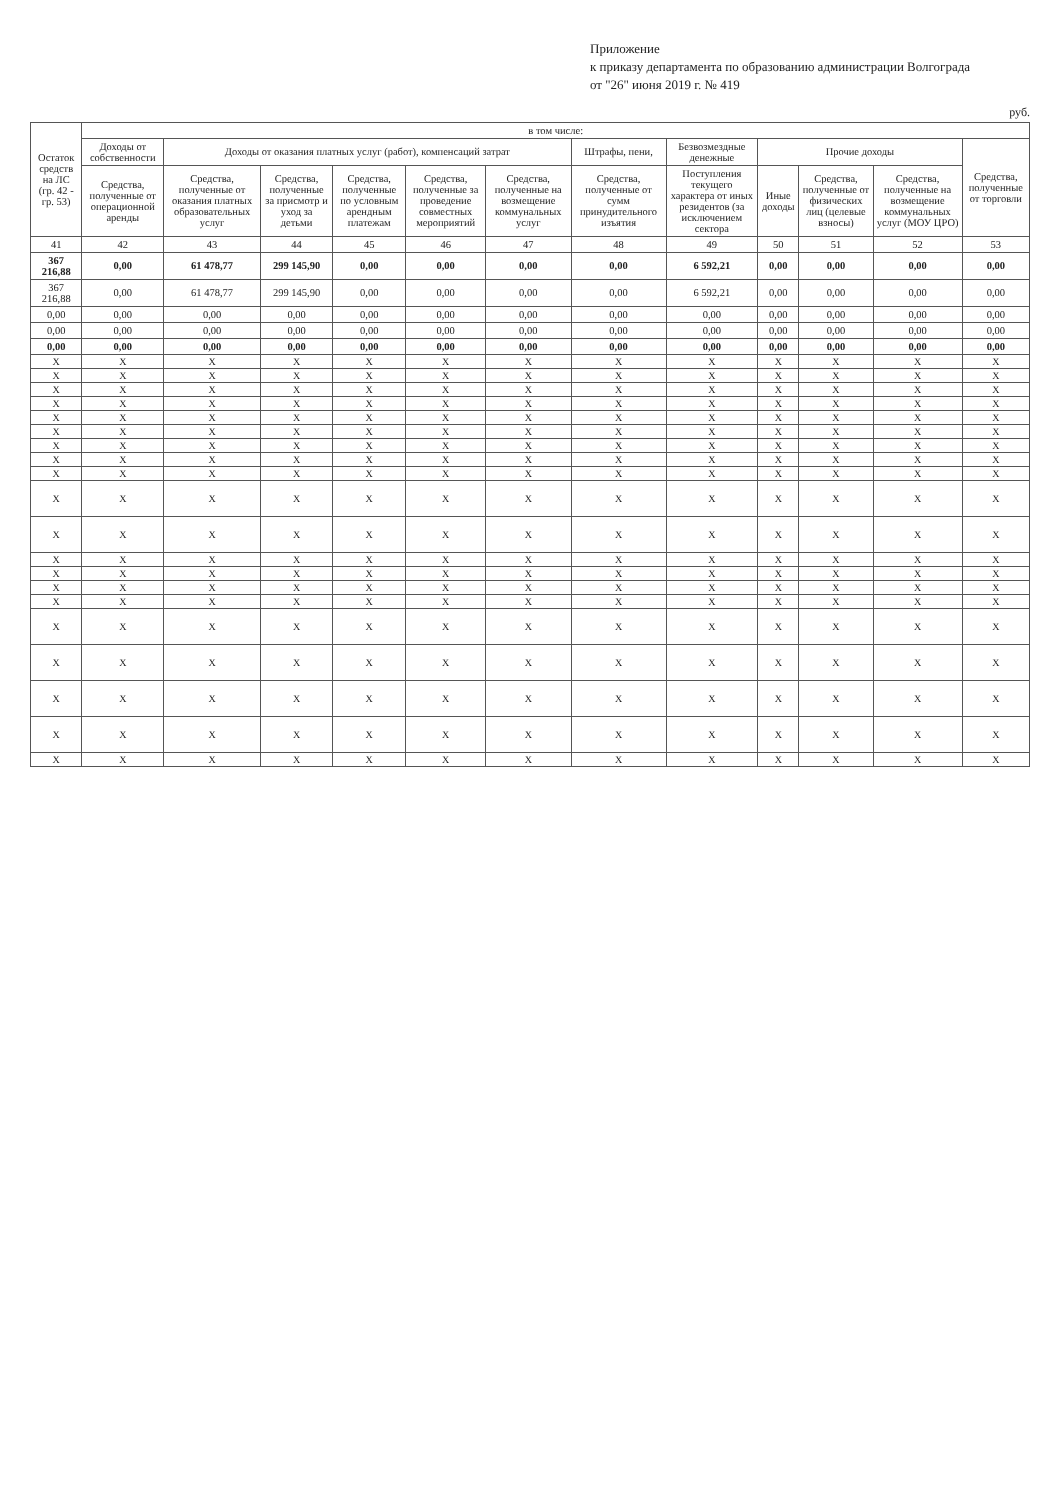Приложение
к приказу департамента по образованию администрации Волгограда
от "26" июня 2019 г. № 419
руб.
| Остаток средств на ЛС (гр. 42 - гр. 53) | в том числе: | | | | | | | | | | | |
| --- | --- | --- | --- | --- | --- | --- | --- | --- | --- | --- | --- | --- |
| | Доходы от собственности | Доходы от оказания платных услуг (работ), компенсаций затрат | | | | | Штрафы, пени, | Безвозмездные денежные | Прочие доходы | | | Средства, полученные от торговли |
| | Средства, полученные от операционной аренды | Средства, полученные от оказания платных образовательных услуг | Средства, полученные за присмотр и уход за детьми | Средства, полученные по условным арендным платежам | Средства, полученные за проведение совместных мероприятий | Средства, полученные на возмещение коммунальных услуг | Средства, полученные от сумм принудительного изъятия | Поступления текущего характера от иных резидентов (за исключением сектора | Иные доходы | Средства, полученные от физических лиц (целевые взносы) | Средства, полученные на возмещение коммунальных услуг (МОУ ЦРО) | |
| 41 | 42 | 43 | 44 | 45 | 46 | 47 | 48 | 49 | 50 | 51 | 52 | 53 |
| 367 216,88 | 0,00 | 61 478,77 | 299 145,90 | 0,00 | 0,00 | 0,00 | 0,00 | 6 592,21 | 0,00 | 0,00 | 0,00 | 0,00 |
| 367 216,88 | 0,00 | 61 478,77 | 299 145,90 | 0,00 | 0,00 | 0,00 | 0,00 | 6 592,21 | 0,00 | 0,00 | 0,00 | 0,00 |
| 0,00 | 0,00 | 0,00 | 0,00 | 0,00 | 0,00 | 0,00 | 0,00 | 0,00 | 0,00 | 0,00 | 0,00 | 0,00 |
| 0,00 | 0,00 | 0,00 | 0,00 | 0,00 | 0,00 | 0,00 | 0,00 | 0,00 | 0,00 | 0,00 | 0,00 | 0,00 |
| 0,00 | 0,00 | 0,00 | 0,00 | 0,00 | 0,00 | 0,00 | 0,00 | 0,00 | 0,00 | 0,00 | 0,00 | 0,00 |
| X | X | X | X | X | X | X | X | X | X | X | X | X |
| X | X | X | X | X | X | X | X | X | X | X | X | X |
| X | X | X | X | X | X | X | X | X | X | X | X | X |
| X | X | X | X | X | X | X | X | X | X | X | X | X |
| X | X | X | X | X | X | X | X | X | X | X | X | X |
| X | X | X | X | X | X | X | X | X | X | X | X | X |
| X | X | X | X | X | X | X | X | X | X | X | X | X |
| X | X | X | X | X | X | X | X | X | X | X | X | X |
| X | X | X | X | X | X | X | X | X | X | X | X | X |
| X | X | X | X | X | X | X | X | X | X | X | X | X |
| X | X | X | X | X | X | X | X | X | X | X | X | X |
| X | X | X | X | X | X | X | X | X | X | X | X | X |
| X | X | X | X | X | X | X | X | X | X | X | X | X |
| X | X | X | X | X | X | X | X | X | X | X | X | X |
| X | X | X | X | X | X | X | X | X | X | X | X | X |
| X | X | X | X | X | X | X | X | X | X | X | X | X |
| X | X | X | X | X | X | X | X | X | X | X | X | X |
| X | X | X | X | X | X | X | X | X | X | X | X | X |
| X | X | X | X | X | X | X | X | X | X | X | X | X |
| X | X | X | X | X | X | X | X | X | X | X | X | X |